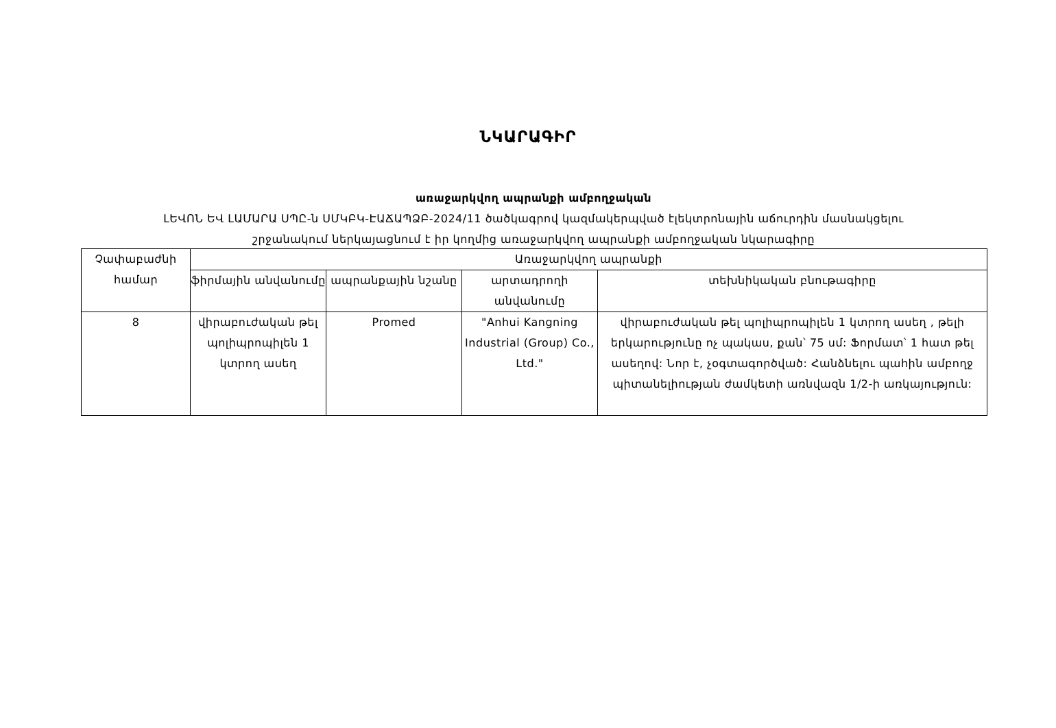ՆԿԱՐԱԳԻՐ
առաջարկվող ապրանքի ամբողջական
ԼԵՎՈՆ ԵՎ ԼԱՄԱՐԱ ՍՊԸ-ն ՍՄԿԲԿ-ԷԱՃԱՊՁԲ-2024/11 ծածկագրով կազմակերպված էլեկտրոնային աճուրդին մասնակցելու
շրջանակում ներկայացնում է իր կողմից առաջարկվող ապրանքի ամբողջական նկարագիրը
| Չափաբաժնի համար | Առաջարկվող ապրանքի | | | |
| --- | --- | --- | --- | --- |
| | ֆիրմային անվանումը | ապրանքային նշանը | արտադրողի անվանումը | տեխնիկական բնութագիրը |
| 8 | վիրաբուժական թել պոլիպրոպիլեն 1 կտրող ասեղ | Promed | "Anhui Kangning Industrial (Group) Co., Ltd." | վիրաբուժական թել պոլիպրոպիլեն 1 կտրող ասեղ , թելի երկարությունը ոչ պակաս, քան՝ 75 սմ: Ֆորմատ՝ 1 հատ թել ասեղով: Նոր է, չօգտագործված: Հանձնելու պահին ամբողջ պիտանելիության ժամկետի առնվազն 1/2-ի առկայություն: |